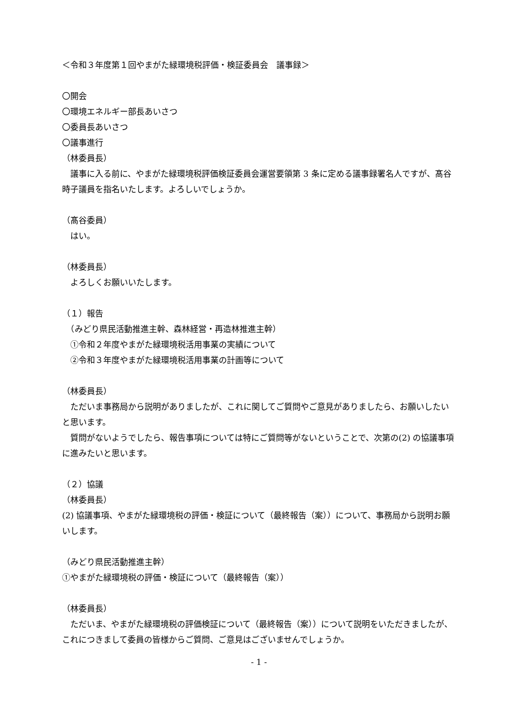＜令和３年度第１回やまがた緑環境税評価・検証委員会　議事録＞
〇開会
〇環境エネルギー部長あいさつ
〇委員長あいさつ
〇議事進行
（林委員長）
　議事に入る前に、やまがた緑環境税評価検証委員会運営要領第 3 条に定める議事録署名人ですが、髙谷時子議員を指名いたします。よろしいでしょうか。
（髙谷委員）
　はい。
（林委員長）
　よろしくお願いいたします。
（１）報告
　（みどり県民活動推進主幹、森林経営・再造林推進主幹）
　①令和２年度やまがた緑環境税活用事業の実績について
　②令和３年度やまがた緑環境税活用事業の計画等について
（林委員長）
　ただいま事務局から説明がありましたが、これに関してご質問やご意見がありましたら、お願いしたいと思います。
　質問がないようでしたら、報告事項については特にご質問等がないということで、次第の(2) の協議事項に進みたいと思います。
（２）協議
（林委員長）
(2) 協議事項、やまがた緑環境税の評価・検証について（最終報告（案））について、事務局から説明お願いします。
（みどり県民活動推進主幹）
①やまがた緑環境税の評価・検証について（最終報告（案））
（林委員長）
　ただいま、やまがた緑環境税の評価検証について（最終報告（案））について説明をいただきましたが、これにつきまして委員の皆様からご質問、ご意見はございませんでしょうか。
- 1 -